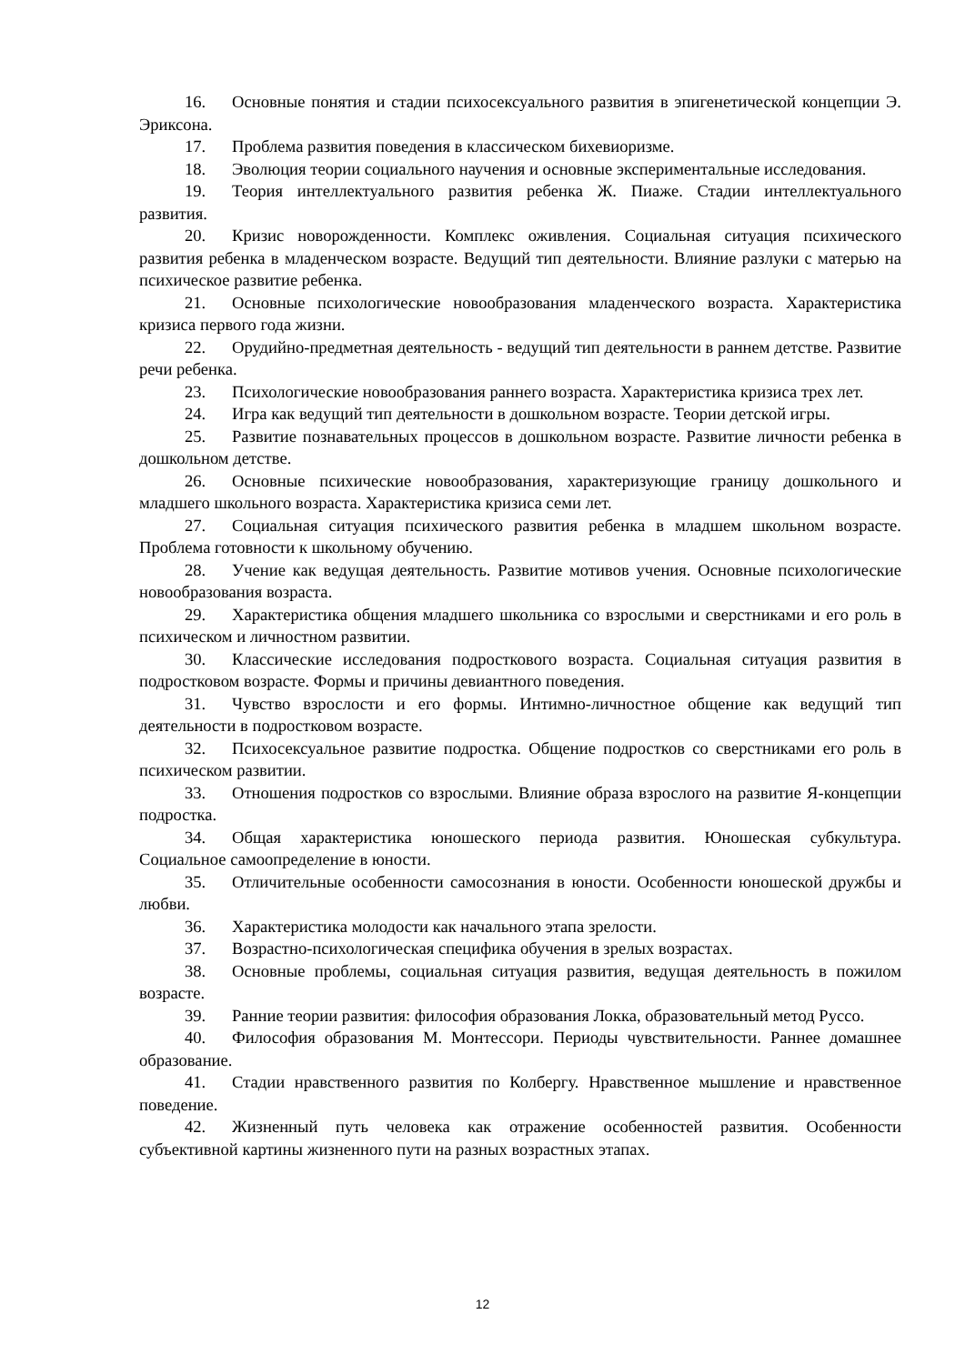16. Основные понятия и стадии психосексуального развития в эпигенетической концепции Э. Эриксона.
17. Проблема развития поведения в классическом бихевиоризме.
18. Эволюция теории социального научения и основные экспериментальные исследования.
19. Теория интеллектуального развития ребенка Ж. Пиаже. Стадии интеллектуального развития.
20. Кризис новорожденности. Комплекс оживления. Социальная ситуация психического развития ребенка в младенческом возрасте. Ведущий тип деятельности. Влияние разлуки с матерью на психическое развитие ребенка.
21. Основные психологические новообразования младенческого возраста. Характеристика кризиса первого года жизни.
22. Орудийно-предметная деятельность - ведущий тип деятельности в раннем детстве. Развитие речи ребенка.
23. Психологические новообразования раннего возраста. Характеристика кризиса трех лет.
24. Игра как ведущий тип деятельности в дошкольном возрасте. Теории детской игры.
25. Развитие познавательных процессов в дошкольном возрасте. Развитие личности ребенка в дошкольном детстве.
26. Основные психические новообразования, характеризующие границу дошкольного и младшего школьного возраста. Характеристика кризиса семи лет.
27. Социальная ситуация психического развития ребенка в младшем школьном возрасте. Проблема готовности к школьному обучению.
28. Учение как ведущая деятельность. Развитие мотивов учения. Основные психологические новообразования возраста.
29. Характеристика общения младшего школьника со взрослыми и сверстниками и его роль в психическом и личностном развитии.
30. Классические исследования подросткового возраста. Социальная ситуация развития в подростковом возрасте. Формы и причины девиантного поведения.
31. Чувство взрослости и его формы. Интимно-личностное общение как ведущий тип деятельности в подростковом возрасте.
32. Психосексуальное развитие подростка. Общение подростков со сверстниками его роль в психическом развитии.
33. Отношения подростков со взрослыми. Влияние образа взрослого на развитие Я-концепции подростка.
34. Общая характеристика юношеского периода развития. Юношеская субкультура. Социальное самоопределение в юности.
35. Отличительные особенности самосознания в юности. Особенности юношеской дружбы и любви.
36. Характеристика молодости как начального этапа зрелости.
37. Возрастно-психологическая специфика обучения в зрелых возрастах.
38. Основные проблемы, социальная ситуация развития, ведущая деятельность в пожилом возрасте.
39. Ранние теории развития: философия образования Локка, образовательный метод Руссо.
40. Философия образования М. Монтессори. Периоды чувствительности. Раннее домашнее образование.
41. Стадии нравственного развития по Колбергу. Нравственное мышление и нравственное поведение.
42. Жизненный путь человека как отражение особенностей развития. Особенности субъективной картины жизненного пути на разных возрастных этапах.
12